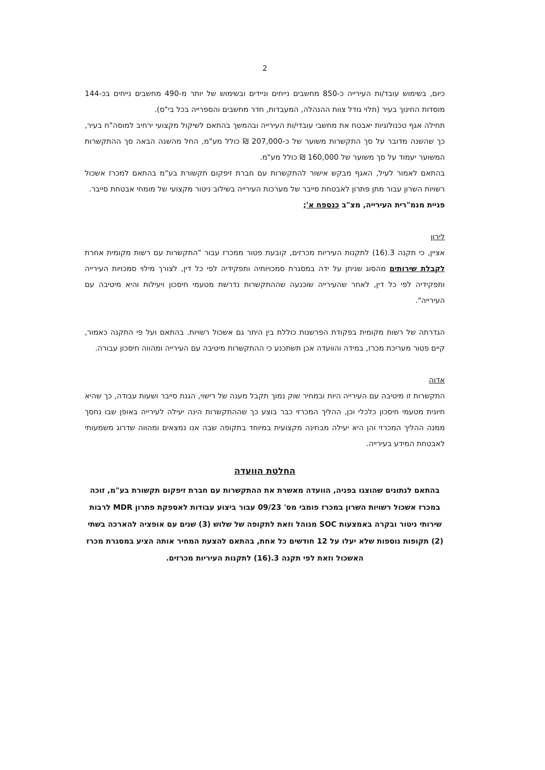2
כיום, בשימוש עובד/ות העירייה כ-850 מחשבים נייחים וניידים ובשימוש של יותר מ-490 מחשבים נייחים בכ-144 מוסדות החינוך בעיר (תלוי גודל צוות ההנהלה, המעבדות, חדר מחשבים והספרייה בכל בי"ס).
תחילה אגף טכנולוגיות יאבטח את מחשבי עובדי/ות העירייה ובהמשך בהתאם לשיקול מקצועי ירחיב למוסה"ח בעיר, כך שהשנה מדובר על סך התקשרות משוער של כ-207,000 ₪ כולל מע"מ, החל מהשנה הבאה סך ההתקשרות המשוער יעמוד על סך משוער של 160,000 ₪ כולל מע"מ.
בהתאם לאמור לעיל, האגף מבקש אישור להתקשרות עם חברת זיפקום תקשורת בע"מ בהתאם למכרז אשכול רשויות השרון עבור מתן פתרון לאבטחת סייבר של מערכות העירייה בשילוב ניטור מקצועי של מומחי אבטחת סייבר.
פניית מנמ"רית העירייה, מצ"ב כנספח א';
לירון
אציין, כי תקנה 3.(16) לתקנות העיריות מכרזים, קובעת פטור ממכרז עבור "התקשרות עם רשות מקומית אחרת לקבלת שירותים מהסוג שניתן על ידה במסגרת סמכויותיה ותפקידיה לפי כל דין, לצורך מילוי סמכויות העירייה ותפקידיה לפי כל דין, לאחר שהעירייה שוכנעה שההתקשרות נדרשת מטעמי חיסכון ויעילות והיא מיטיבה עם העירייה".
הגדרתה של רשות מקומית בפקודת הפרשנות כוללת בין היתר גם אשכול רשויות. בהתאם ועל פי התקנה כאמור, קיים פטור מעריכת מכרז, במידה והוועדה אכן תשתכנע כי ההתקשרות מיטיבה עם העירייה ומהווה חיסכון עבורה.
אדוה
התקשרות זו מיטיבה עם העירייה היות ובמחיר שוק נמוך תקבל מענה של רישוי, הגנת סייבר ושעות עבודה, כך שהיא חיונית מטעמי חיסכון כלכלי וכן, ההליך המכרזי כבר בוצע כך שההתקשרות הינה יעילה לעירייה באופן שבו נחסך ממנה ההליך המכרזי והן היא יעילה מבחינה מקצועית במיוחד בתקופה שבה אנו נמצאים ומהווה שדרוג משמעותי לאבטחת המידע בעירייה.
החלטת הוועדה
בהתאם לנתונים שהוצגו בפניה, הוועדה מאשרת את ההתקשרות עם חברת זיפקום תקשורת בע"מ, זוכה במכרז אשכול רשויות השרון במכרז פומבי מס' 09/23 עבור ביצוע עבודות לאספקת פתרון MDR לרבות שירותי ניטור ובקרה באמצעות SOC מנוהל וזאת לתקופה של שלוש (3) שנים עם אופציה להארכה בשתי (2) תקופות נוספות שלא יעלו על 12 חודשים כל אחת, בהתאם להצעת המחיר אותה הציע במסגרת מכרז האשכול וזאת לפי תקנה 3.(16) לתקנות העיריות מכרזים.